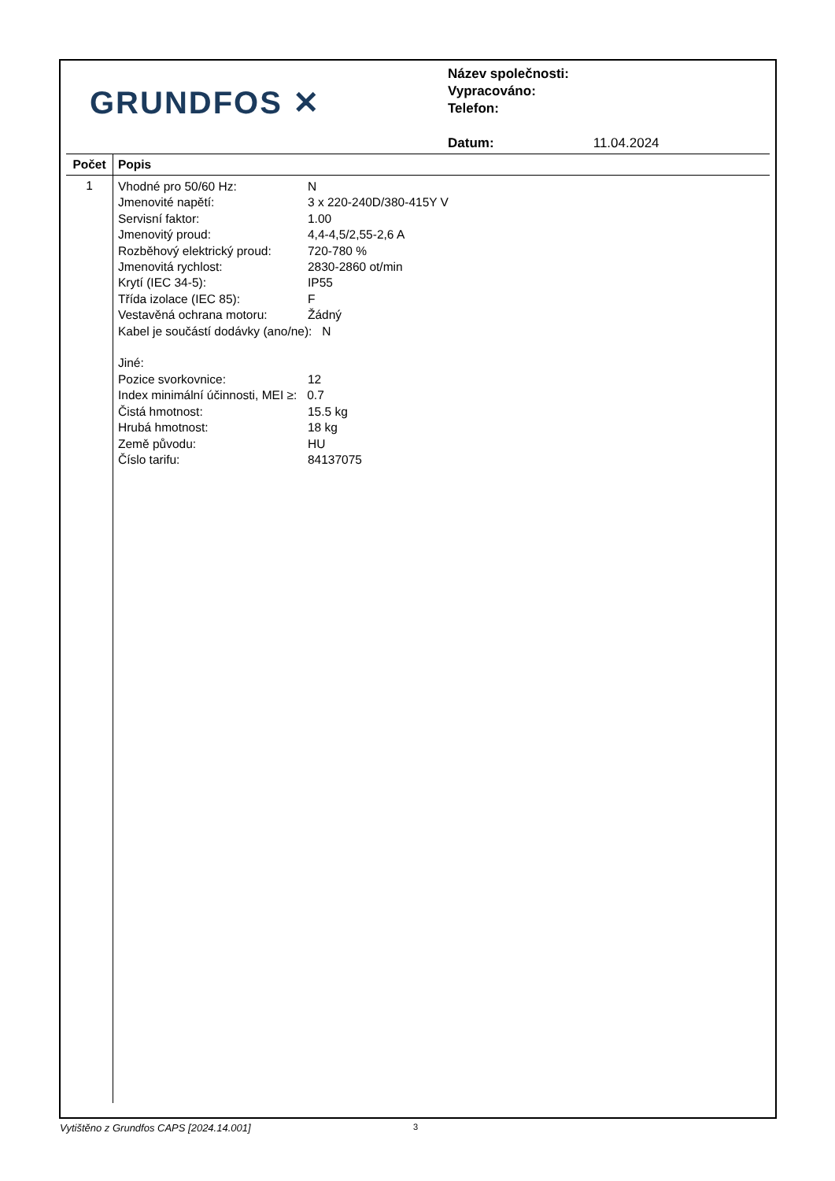GRUNDFOS ✕
Název společnosti:
Vypracováno:
Telefon:
Datum: 11.04.2024
| Počet | Popis |
| --- | --- |
| 1 | Vhodné pro 50/60 Hz: N Jmenovité napětí: 3 x 220-240D/380-415Y V Servisní faktor: 1.00 Jmenovitý proud: 4,4-4,5/2,55-2,6 A Rozběhový elektrický proud: 720-780 % Jmenovitá rychlost: 2830-2860 ot/min Krytí (IEC 34-5): IP55 Třída izolace (IEC 85): F Vestavěná ochrana motoru: Žádný Kabel je součástí dodávky (ano/ne): N Jiné: Pozice svorkovnice: 12 Index minimální účinnosti, MEI ≥: 0.7 Čistá hmotnost: 15.5 kg Hrubá hmotnost: 18 kg Země původu: HU Číslo tarifu: 84137075 |
Vytištěno z Grundfos CAPS [2024.14.001]
3